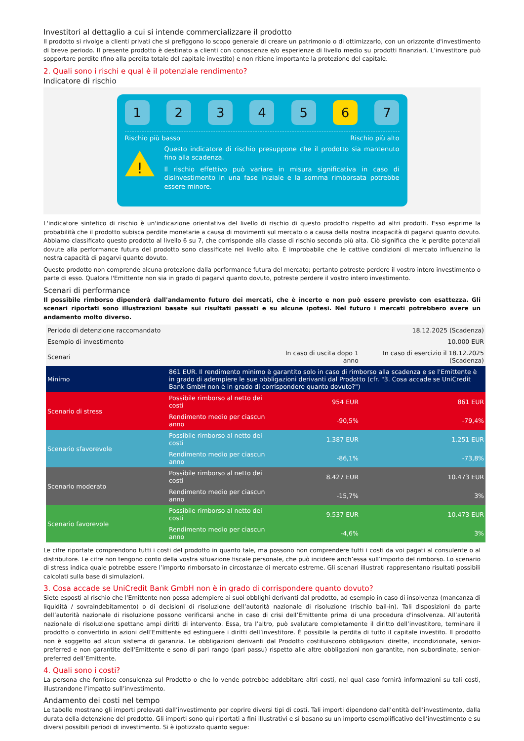Investitori al dettaglio a cui si intende commercializzare il prodotto
Il prodotto si rivolge a clienti privati che si prefiggono lo scopo generale di creare un patrimonio o di ottimizzarlo, con un orizzonte d'investimento di breve periodo. Il presente prodotto è destinato a clienti con conoscenze e/o esperienze di livello medio su prodotti finanziari. L’investitore può sopportare perdite (fino alla perdita totale del capitale investito) e non ritiene importante la protezione del capitale.
2. Quali sono i rischi e qual è il potenziale rendimento?
Indicatore di rischio
1 2 3 4 5 6 7
Rischio più basso Rischio più alto
!
Questo indicatore di rischio presuppone che il prodotto sia mantenuto fino alla scadenza.
Il rischio effettivo può variare in misura significativa in caso di disinvestimento in una fase iniziale e la somma rimborsata potrebbe essere minore.
L'indicatore sintetico di rischio è un'indicazione orientativa del livello di rischio di questo prodotto rispetto ad altri prodotti. Esso esprime la probabilità che il prodotto subisca perdite monetarie a causa di movimenti sul mercato o a causa della nostra incapacità di pagarvi quanto dovuto. Abbiamo classificato questo prodotto al livello 6 su 7, che corrisponde alla classe di rischio seconda più alta. Ciò significa che le perdite potenziali dovute alla performance futura del prodotto sono classificate nel livello alto. È improbabile che le cattive condizioni di mercato influenzino la nostra capacità di pagarvi quanto dovuto.
Questo prodotto non comprende alcuna protezione dalla performance futura del mercato; pertanto potreste perdere il vostro intero investimento o parte di esso. Qualora l'Emittente non sia in grado di pagarvi quanto dovuto, potreste perdere il vostro intero investimento.
Scenari di performance
Il possibile rimborso dipenderà dall'andamento futuro dei mercati, che è incerto e non può essere previsto con esattezza. Gli scenari riportati sono illustrazioni basate sui risultati passati e su alcune ipotesi. Nel futuro i mercati potrebbero avere un andamento molto diverso.
| Periodo di detenzione raccomandato | | | 18.12.2025 (Scadenza) |
| Esempio di investimento | | | 10.000 EUR |
| Scenari | | In caso di uscita dopo 1 anno | In caso di esercizio il 18.12.2025 (Scadenza) |
| Minimo | 861 EUR. Il rendimento minimo è garantito solo in caso di rimborso alla scadenza e se l'Emittente è in grado di adempiere le sue obbligazioni derivanti dal Prodotto (cfr. "3. Cosa accade se UniCredit Bank GmbH non è in grado di corrispondere quanto dovuto?") | | |
| Scenario di stress | Possibile rimborso al netto dei costi | 954 EUR | 861 EUR |
| | Rendimento medio per ciascun anno | -90,5% | -79,4% |
| Scenario sfavorevole | Possibile rimborso al netto dei costi | 1.387 EUR | 1.251 EUR |
| | Rendimento medio per ciascun anno | -86,1% | -73,8% |
| Scenario moderato | Possibile rimborso al netto dei costi | 8.427 EUR | 10.473 EUR |
| | Rendimento medio per ciascun anno | -15,7% | 3% |
| Scenario favorevole | Possibile rimborso al netto dei costi | 9.537 EUR | 10.473 EUR |
| | Rendimento medio per ciascun anno | -4,6% | 3% |
Le cifre riportate comprendono tutti i costi del prodotto in quanto tale, ma possono non comprendere tutti i costi da voi pagati al consulente o al distributore. Le cifre non tengono conto della vostra situazione fiscale personale, che può incidere anch’essa sull’importo del rimborso. Lo scenario di stress indica quale potrebbe essere l’importo rimborsato in circostanze di mercato estreme. Gli scenari illustrati rappresentano risultati possibili calcolati sulla base di simulazioni.
3. Cosa accade se UniCredit Bank GmbH non è in grado di corrispondere quanto dovuto?
Siete esposti al rischio che l’Emittente non possa adempiere ai suoi obblighi derivanti dal prodotto, ad esempio in caso di insolvenza (mancanza di liquidità / sovraindebitamento) o di decisioni di risoluzione dell’autorità nazionale di risoluzione (rischio bail-in). Tali disposizioni da parte dell’autorità nazionale di risoluzione possono verificarsi anche in caso di crisi dell’Emittente prima di una procedura d'insolvenza. All’autorità nazionale di risoluzione spettano ampi diritti di intervento. Essa, tra l’altro, può svalutare completamente il diritto dell’investitore, terminare il prodotto o convertirlo in azioni dell’Emittente ed estinguere i diritti dell’investitore. È possibile la perdita di tutto il capitale investito. Il prodotto non è soggetto ad alcun sistema di garanzia. Le obbligazioni derivanti dal Prodotto costituiscono obbligazioni dirette, incondizionate, senior-preferred e non garantite dell'Emittente e sono di pari rango (pari passu) rispetto alle altre obbligazioni non garantite, non subordinate, senior-preferred dell’Emittente.
4. Quali sono i costi?
La persona che fornisce consulenza sul Prodotto o che lo vende potrebbe addebitare altri costi, nel qual caso fornirà informazioni su tali costi, illustrandone l’impatto sull’investimento.
Andamento dei costi nel tempo
Le tabelle mostrano gli importi prelevati dall’investimento per coprire diversi tipi di costi. Tali importi dipendono dall’entità dell’investimento, dalla durata della detenzione del prodotto. Gli importi sono qui riportati a fini illustrativi e si basano su un importo esemplificativo dell’investimento e su diversi possibili periodi di investimento. Si è ipotizzato quanto segue: